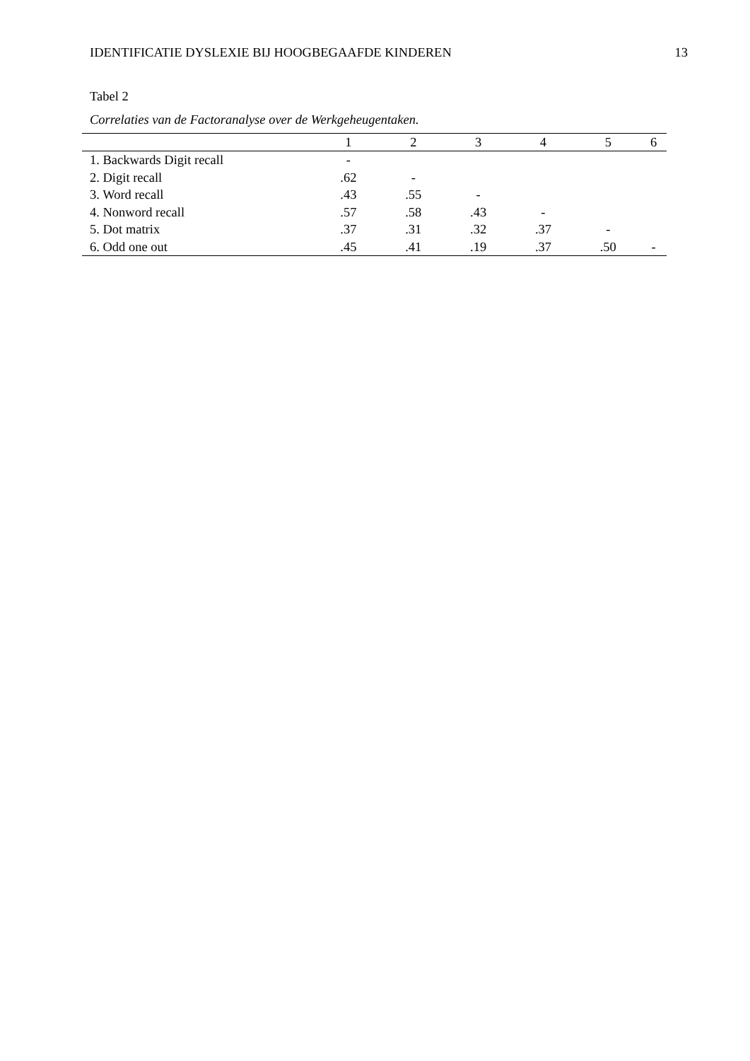IDENTIFICATIE DYSLEXIE BIJ HOOGBEGAAFDE KINDEREN 13
Tabel 2
Correlaties van de Factoranalyse over de Werkgeheugentaken.
| | 1 | 2 | 3 | 4 | 5 | 6 |
| --- | --- | --- | --- | --- | --- | --- |
| 1. Backwards Digit recall | - | | | | | |
| 2. Digit recall | .62 | - | | | | |
| 3. Word recall | .43 | .55 | - | | | |
| 4. Nonword recall | .57 | .58 | .43 | - | | |
| 5. Dot matrix | .37 | .31 | .32 | .37 | - | |
| 6. Odd one out | .45 | .41 | .19 | .37 | .50 | - |